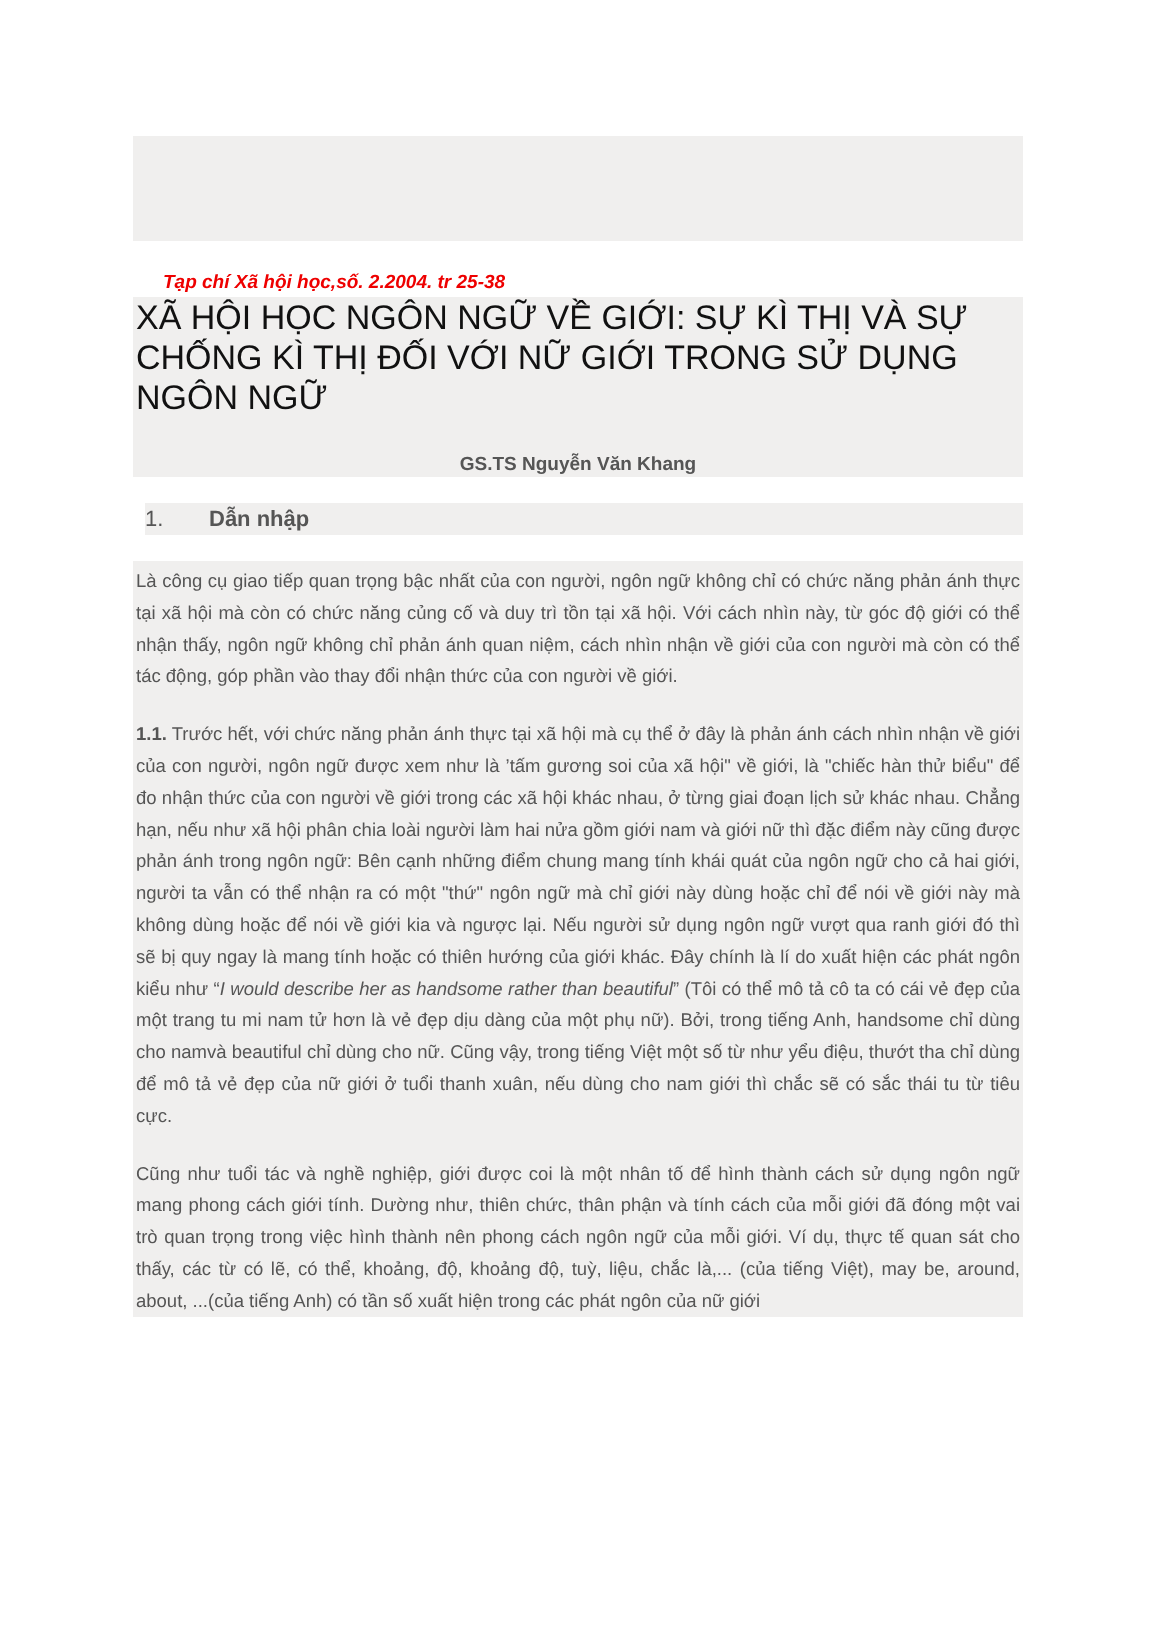Tạp chí Xã hội học,số. 2.2004. tr 25-38
XÃ HỘI HỌC NGÔN NGỮ VỀ GIỚI: SỰ KÌ THỊ VÀ SỰ CHỐNG KÌ THỊ ĐỐI VỚI NỮ GIỚI TRONG SỬ DỤNG NGÔN NGỮ
GS.TS Nguyễn Văn Khang
1. Dẫn nhập
Là công cụ giao tiếp quan trọng bậc nhất của con người, ngôn ngữ không chỉ có chức năng phản ánh thực tại xã hội mà còn có chức năng củng cố và duy trì tồn tại xã hội. Với cách nhìn này, từ góc độ giới có thể nhận thấy, ngôn ngữ không chỉ phản ánh quan niệm, cách nhìn nhận về giới của con người mà còn có thể tác động, góp phần vào thay đổi nhận thức của con người về giới.
1.1. Trước hết, với chức năng phản ánh thực tại xã hội mà cụ thể ở đây là phản ánh cách nhìn nhận về giới của con người, ngôn ngữ được xem như là ’tấm gương soi của xã hội" về giới, là "chiếc hàn thử biểu" để đo nhận thức của con người về giới trong các xã hội khác nhau, ở từng giai đoạn lịch sử khác nhau. Chẳng hạn, nếu như xã hội phân chia loài người làm hai nửa gồm giới nam và giới nữ thì đặc điểm này cũng được phản ánh trong ngôn ngữ: Bên cạnh những điểm chung mang tính khái quát của ngôn ngữ cho cả hai giới, người ta vẫn có thể nhận ra có một "thứ" ngôn ngữ mà chỉ giới này dùng hoặc chỉ để nói về giới này mà không dùng hoặc để nói về giới kia và ngược lại. Nếu người sử dụng ngôn ngữ vượt qua ranh giới đó thì sẽ bị quy ngay là mang tính hoặc có thiên hướng của giới khác. Đây chính là lí do xuất hiện các phát ngôn kiểu như “I would describe her as handsome rather than beautiful” (Tôi có thể mô tả cô ta có cái vẻ đẹp của một trang tu mi nam tử hơn là vẻ đẹp dịu dàng của một phụ nữ). Bởi, trong tiếng Anh, handsome chỉ dùng cho namvà beautiful chỉ dùng cho nữ. Cũng vậy, trong tiếng Việt một số từ như yểu điệu, thướt tha chỉ dùng để mô tả vẻ đẹp của nữ giới ở tuổi thanh xuân, nếu dùng cho nam giới thì chắc sẽ có sắc thái tu từ tiêu cực.
Cũng như tuổi tác và nghề nghiệp, giới được coi là một nhân tố để hình thành cách sử dụng ngôn ngữ mang phong cách giới tính. Dường như, thiên chức, thân phận và tính cách của mỗi giới đã đóng một vai trò quan trọng trong việc hình thành nên phong cách ngôn ngữ của mỗi giới. Ví dụ, thực tế quan sát cho thấy, các từ có lẽ, có thể, khoảng, độ, khoảng độ, tuỳ, liệu, chắc là,... (của tiếng Việt), may be, around, about, ...(của tiếng Anh) có tần số xuất hiện trong các phát ngôn của nữ giới